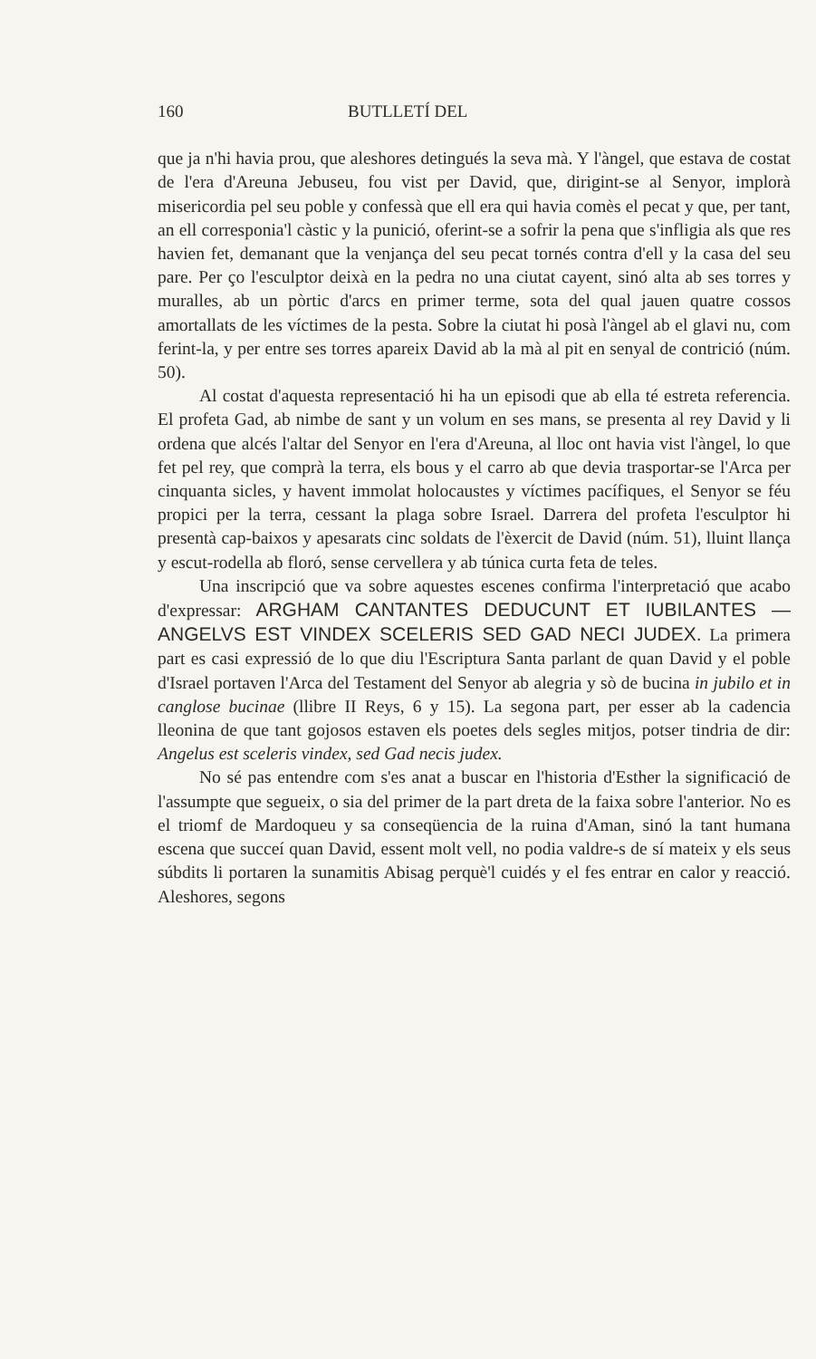160 BUTLLETÍ DEL
que ja n'hi havia prou, que aleshores detingués la seva mà. Y l'àngel, que estava de costat de l'era d'Areuna Jebuseu, fou vist per David, que, dirigint-se al Senyor, implorà misericordia pel seu poble y confessà que ell era qui havia comès el pecat y que, per tant, an ell corresponia'l càstic y la punició, oferint-se a sofrir la pena que s'infligia als que res havien fet, demanant que la venjança del seu pecat tornés contra d'ell y la casa del seu pare. Per ço l'esculptor deixà en la pedra no una ciutat cayent, sinó alta ab ses torres y muralles, ab un pòrtic d'arcs en primer terme, sota del qual jauen quatre cossos amortallats de les víctimes de la pesta. Sobre la ciutat hi posà l'àngel ab el glavi nu, com ferint-la, y per entre ses torres apareix David ab la mà al pit en senyal de contrició (núm. 50).
Al costat d'aquesta representació hi ha un episodi que ab ella té estreta referencia. El profeta Gad, ab nimbe de sant y un volum en ses mans, se presenta al rey David y li ordena que alcés l'altar del Senyor en l'era d'Areuna, al lloc ont havia vist l'àngel, lo que fet pel rey, que comprà la terra, els bous y el carro ab que devia trasportar-se l'Arca per cinquanta sicles, y havent immolat holocaustes y víctimes pacífiques, el Senyor se féu propici per la terra, cessant la plaga sobre Israel. Darrera del profeta l'esculptor hi presentà cap-baixos y apesarats cinc soldats de l'èxercit de David (núm. 51), lluint llança y escut-rodella ab floró, sense cervellera y ab túnica curta feta de teles.
Una inscripció que va sobre aquestes escenes confirma l'interpretació que acabo d'expressar: ARGHAM CANTANTES DEDUCUNT ET IUBILANTES — ANGELVS EST VINDEX SCELERIS SED GAD NECI JUDEX. La primera part es casi expressió de lo que diu l'Escriptura Santa parlant de quan David y el poble d'Israel portaven l'Arca del Testament del Senyor ab alegria y sò de bucina in jubilo et in canglose bucinae (llibre II Reys, 6 y 15). La segona part, per esser ab la cadencia lleonina de que tant gojosos estaven els poetes dels segles mitjos, potser tindria de dir: Angelus est sceleris vindex, sed Gad necis judex.
No sé pas entendre com s'es anat a buscar en l'historia d'Esther la significació de l'assumpte que segueix, o sia del primer de la part dreta de la faixa sobre l'anterior. No es el triomf de Mardoqueu y sa conseqüencia de la ruina d'Aman, sinó la tant humana escena que succeí quan David, essent molt vell, no podia valdre-s de sí mateix y els seus súbdits li portaren la sunamitis Abisag perquè'l cuidés y el fes entrar en calor y reacció. Aleshores, segons